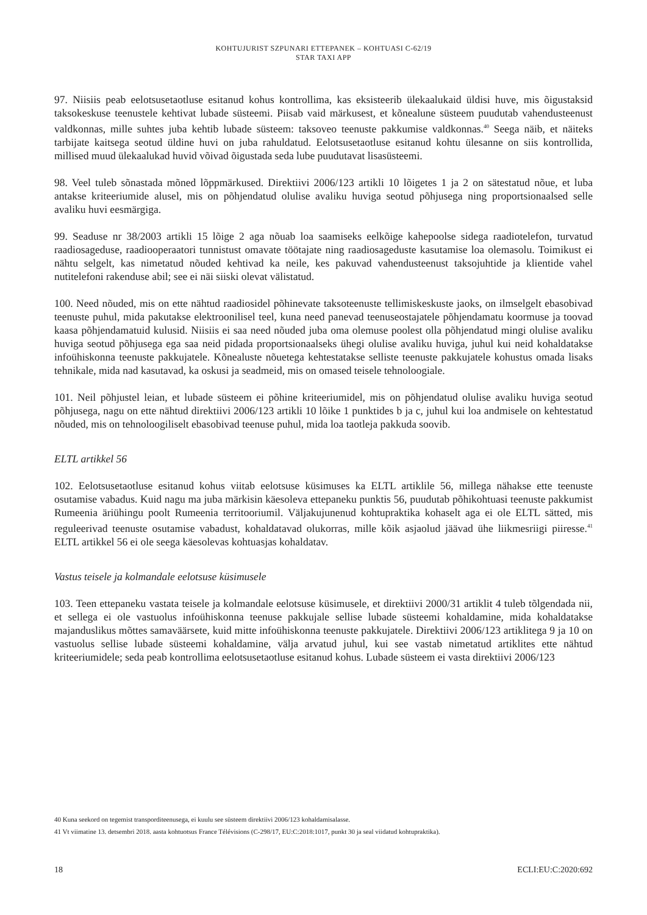KOHTUJURIST SZPUNARI ETTEPANEK – KOHTUASI C-62/19
STAR TAXI APP
97. Niisiis peab eelotsusetaotluse esitanud kohus kontrollima, kas eksisteerib ülekaalukaid üldisi huve, mis õigustaksid taksokeskuse teenustele kehtivat lubade süsteemi. Piisab vaid märkusest, et kõnealune süsteem puudutab vahendusteenust valdkonnas, mille suhtes juba kehtib lubade süsteem: taksoveo teenuste pakkumise valdkonnas.<sup>40</sup> Seega näib, et näiteks tarbijate kaitsega seotud üldine huvi on juba rahuldatud. Eelotsusetaotluse esitanud kohtu ülesanne on siis kontrollida, millised muud ülekaalukad huvid võivad õigustada seda lube puudutavat lisasüsteemi.
98. Veel tuleb sõnastada mõned lõppmärkused. Direktiivi 2006/123 artikli 10 lõigetes 1 ja 2 on sätestatud nõue, et luba antakse kriteeriumide alusel, mis on põhjendatud olulise avaliku huviga seotud põhjusega ning proportsionaalsed selle avaliku huvi eesmärgiga.
99. Seaduse nr 38/2003 artikli 15 lõige 2 aga nõuab loa saamiseks eelkõige kahepoolse sidega raadiotelefon, turvatud raadiosageduse, raadiooperaatori tunnistust omavate töötajate ning raadiosageduste kasutamise loa olemasolu. Toimikust ei nähtu selgelt, kas nimetatud nõuded kehtivad ka neile, kes pakuvad vahendusteenust taksojuhtide ja klientide vahel nutitelefoni rakenduse abil; see ei näi siiski olevat välistatud.
100. Need nõuded, mis on ette nähtud raadiosidel põhinevate taksoteenuste tellimiskeskuste jaoks, on ilmselgelt ebasobivad teenuste puhul, mida pakutakse elektroonilisel teel, kuna need panevad teenuseostajatele põhjendamatu koormuse ja toovad kaasa põhjendamatuid kulusid. Niisiis ei saa need nõuded juba oma olemuse poolest olla põhjendatud mingi olulise avaliku huviga seotud põhjusega ega saa neid pidada proportsionaalseks ühegi olulise avaliku huviga, juhul kui neid kohaldatakse infoühiskonna teenuste pakkujatele. Kõnealuste nõuetega kehtestatakse selliste teenuste pakkujatele kohustus omada lisaks tehnikale, mida nad kasutavad, ka oskusi ja seadmeid, mis on omased teisele tehnoloogiale.
101. Neil põhjustel leian, et lubade süsteem ei põhine kriteeriumidel, mis on põhjendatud olulise avaliku huviga seotud põhjusega, nagu on ette nähtud direktiivi 2006/123 artikli 10 lõike 1 punktides b ja c, juhul kui loa andmisele on kehtestatud nõuded, mis on tehnoloogiliselt ebasobivad teenuse puhul, mida loa taotleja pakkuda soovib.
ELTL artikkel 56
102. Eelotsusetaotluse esitanud kohus viitab eelotsuse küsimuses ka ELTL artiklile 56, millega nähakse ette teenuste osutamise vabadus. Kuid nagu ma juba märkisin käesoleva ettepaneku punktis 56, puudutab põhikohtuasi teenuste pakkumist Rumeenia äriühingu poolt Rumeenia territooriumil. Väljakujunenud kohtupraktika kohaselt aga ei ole ELTL sätted, mis reguleerivad teenuste osutamise vabadust, kohaldatavad olukorras, mille kõik asjaolud jäävad ühe liikmesriigi piiresse.<sup>41</sup> ELTL artikkel 56 ei ole seega käesolevas kohtuasjas kohaldatav.
Vastus teisele ja kolmandale eelotsuse küsimusele
103. Teen ettepaneku vastata teisele ja kolmandale eelotsuse küsimusele, et direktiivi 2000/31 artiklit 4 tuleb tõlgendada nii, et sellega ei ole vastuolus infoühiskonna teenuse pakkujale sellise lubade süsteemi kohaldamine, mida kohaldatakse majanduslikus mõttes samaväärsete, kuid mitte infoühiskonna teenuste pakkujatele. Direktiivi 2006/123 artiklitega 9 ja 10 on vastuolus sellise lubade süsteemi kohaldamine, välja arvatud juhul, kui see vastab nimetatud artiklites ette nähtud kriteeriumidele; seda peab kontrollima eelotsusetaotluse esitanud kohus. Lubade süsteem ei vasta direktiivi 2006/123
40 Kuna seekord on tegemist transporditeenusega, ei kuulu see süsteem direktiivi 2006/123 kohaldamisalasse.
41 Vt viimatine 13. detsembri 2018. aasta kohtuotsus France Télévisions (C-298/17, EU:C:2018:1017, punkt 30 ja seal viidatud kohtupraktika).
18 ECLI:EU:C:2020:692